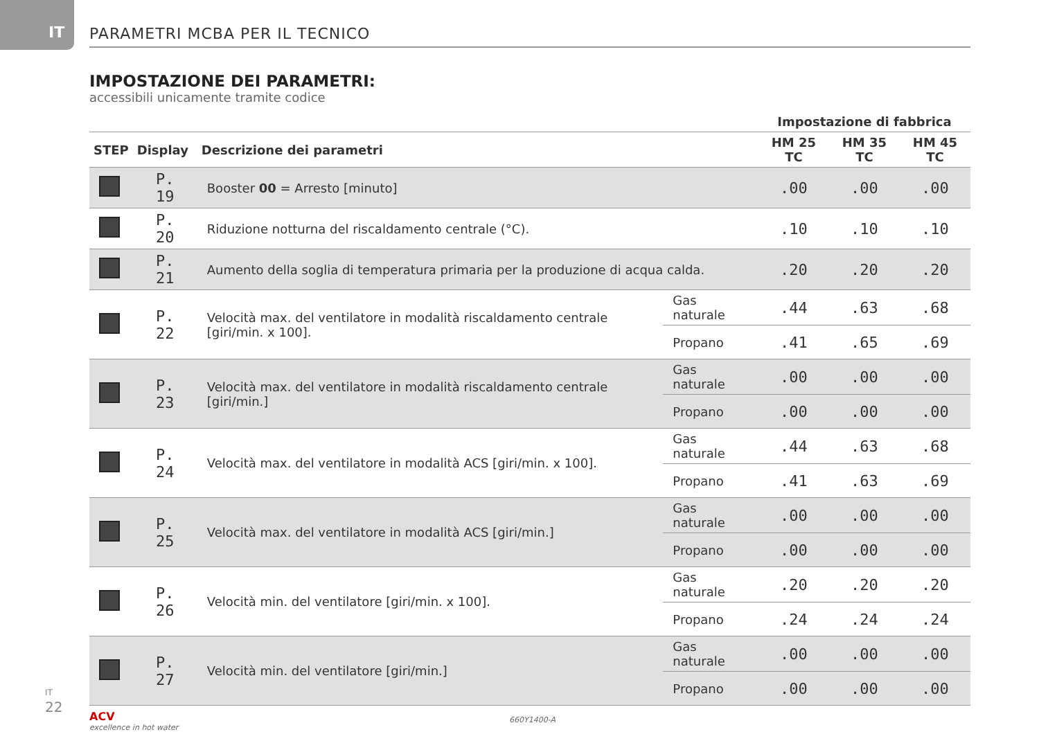IT PARAMETRI MCBA PER IL TECNICO
IMPOSTAZIONE DEI PARAMETRI:
accessibili unicamente tramite codice
| | | | | Impostazione di fabbrica | | |
| --- | --- | --- | --- | --- | --- | --- |
| STEP | Display | Descrizione dei parametri | | HM 25 TC | HM 35 TC | HM 45 TC |
| | P. 19 | Booster 00 = Arresto [minuto] | | .00 | .00 | .00 |
| | P. 20 | Riduzione notturna del riscaldamento centrale (°C). | | .10 | .10 | .10 |
| | P. 21 | Aumento della soglia di temperatura primaria per la produzione di acqua calda. | | .20 | .20 | .20 |
| | P. 22 | Velocità max. del ventilatore in modalità riscaldamento centrale [giri/min. x 100]. | Gas naturale | .44 | .63 | .68 |
| | | | Propano | .41 | .65 | .69 |
| | P. 23 | Velocità max. del ventilatore in modalità riscaldamento centrale [giri/min.] | Gas naturale | .00 | .00 | .00 |
| | | | Propano | .00 | .00 | .00 |
| | P. 24 | Velocità max. del ventilatore in modalità ACS [giri/min. x 100]. | Gas naturale | .44 | .63 | .68 |
| | | | Propano | .41 | .63 | .69 |
| | P. 25 | Velocità max. del ventilatore in modalità ACS [giri/min.] | Gas naturale | .00 | .00 | .00 |
| | | | Propano | .00 | .00 | .00 |
| | P. 26 | Velocità min. del ventilatore [giri/min. x 100]. | Gas naturale | .20 | .20 | .20 |
| | | | Propano | .24 | .24 | .24 |
| | P. 27 | Velocità min. del ventilatore [giri/min.] | Gas naturale | .00 | .00 | .00 |
| | | | Propano | .00 | .00 | .00 |
IT
22
ACV
excellence in hot water
660Y1400-A